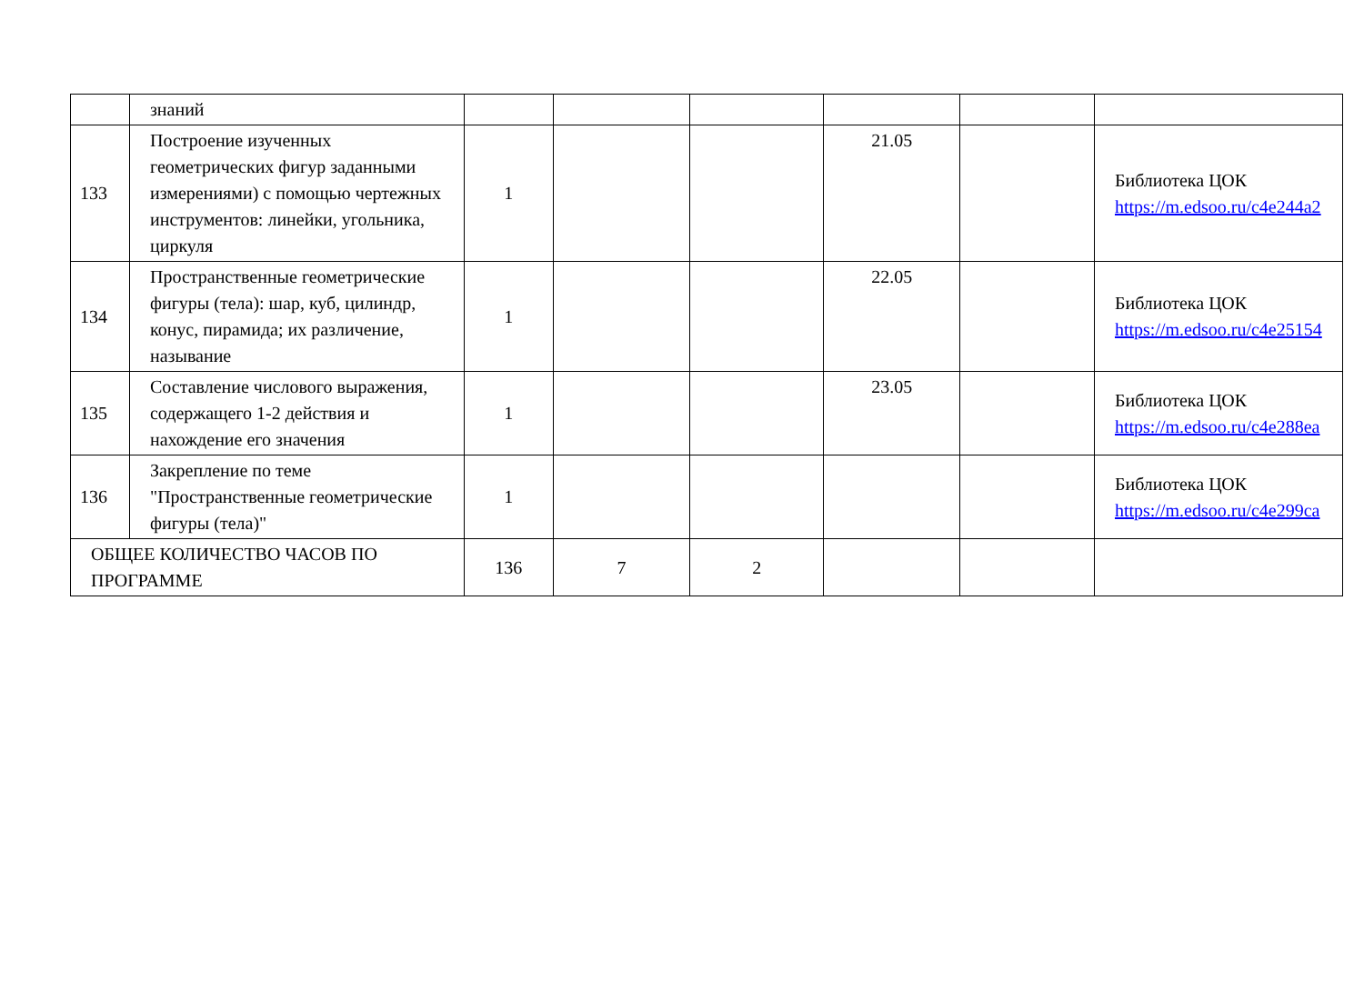| | знаний | | | | | | |
| 133 | Построение изученных геометрических фигур заданными измерениями) с помощью чертежных инструментов: линейки, угольника, циркуля | 1 | | | 21.05 | | Библиотека ЦОК https://m.edsoo.ru/c4e244a2 |
| 134 | Пространственные геометрические фигуры (тела): шар, куб, цилиндр, конус, пирамида; их различение, называние | 1 | | | 22.05 | | Библиотека ЦОК https://m.edsoo.ru/c4e25154 |
| 135 | Составление числового выражения, содержащего 1-2 действия и нахождение его значения | 1 | | | 23.05 | | Библиотека ЦОК https://m.edsoo.ru/c4e288ea |
| 136 | Закрепление по теме "Пространственные геометрические фигуры (тела)" | 1 | | | | | Библиотека ЦОК https://m.edsoo.ru/c4e299ca |
| ОБЩЕЕ КОЛИЧЕСТВО ЧАСОВ ПО ПРОГРАММЕ | | 136 | 7 | 2 | | | |